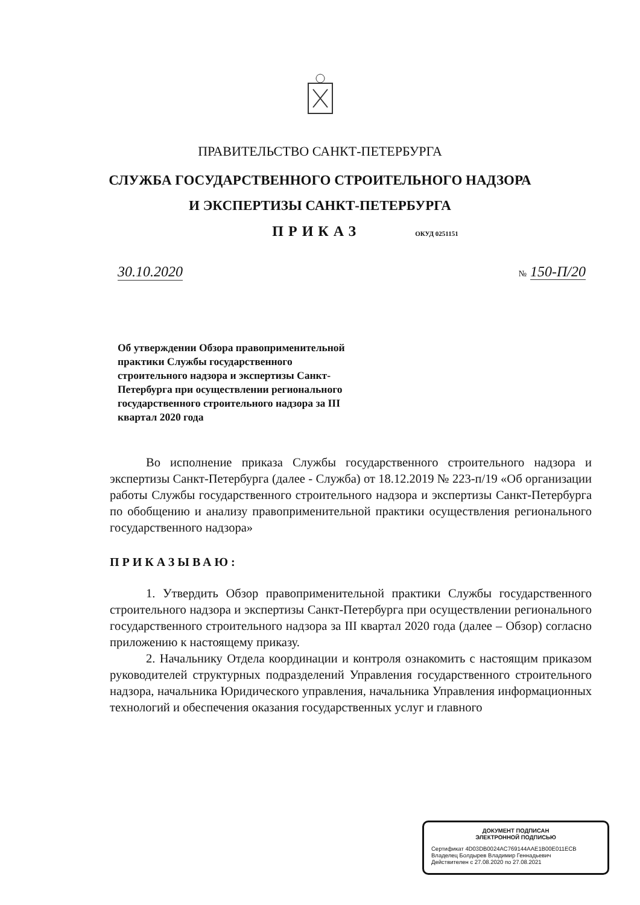ПРАВИТЕЛЬСТВО САНКТ-ПЕТЕРБУРГА
СЛУЖБА ГОСУДАРСТВЕННОГО СТРОИТЕЛЬНОГО НАДЗОРА
И ЭКСПЕРТИЗЫ САНКТ-ПЕТЕРБУРГА
ПРИКАЗ ОКУД 0251151
30.10.2020 № 150-П/20
Об утверждении Обзора правоприменительной практики Службы государственного строительного надзора и экспертизы Санкт-Петербурга при осуществлении регионального государственного строительного надзора за III квартал 2020 года
Во исполнение приказа Службы государственного строительного надзора и экспертизы Санкт-Петербурга (далее - Служба) от 18.12.2019 № 223-п/19 «Об организации работы Службы государственного строительного надзора и экспертизы Санкт-Петербурга по обобщению и анализу правоприменительной практики осуществления регионального государственного надзора»
ПРИКАЗЫВАЮ:
1. Утвердить Обзор правоприменительной практики Службы государственного строительного надзора и экспертизы Санкт-Петербурга при осуществлении регионального государственного строительного надзора за III квартал 2020 года (далее – Обзор) согласно приложению к настоящему приказу.
2. Начальнику Отдела координации и контроля ознакомить с настоящим приказом руководителей структурных подразделений Управления государственного строительного надзора, начальника Юридического управления, начальника Управления информационных технологий и обеспечения оказания государственных услуг и главного
ДОКУМЕНТ ПОДПИСАН
ЭЛЕКТРОННОЙ ПОДПИСЬЮ
Сертификат 4D03DB0024AC769144AAE1B00E011ECB
Владелец Болдырев Владимир Геннадьевич
Действителен с 27.08.2020 по 27.08.2021